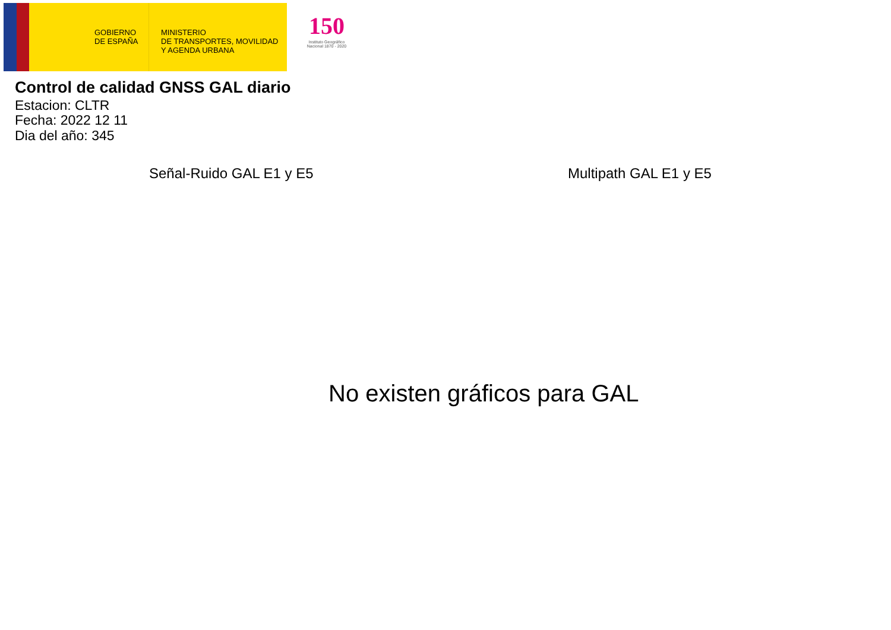GOBIERNO
DE ESPAÑA
MINISTERIO
DE TRANSPORTES, MOVILIDAD
Y AGENDA URBANA
150
Instituto Geográfico Nacional 1870 - 2020
Control de calidad GNSS GAL diario
Estacion: CLTR
Fecha: 2022 12 11
Dia del año: 345
Señal-Ruido GAL E1 y E5 Multipath GAL E1 y E5
No existen gráficos para GAL